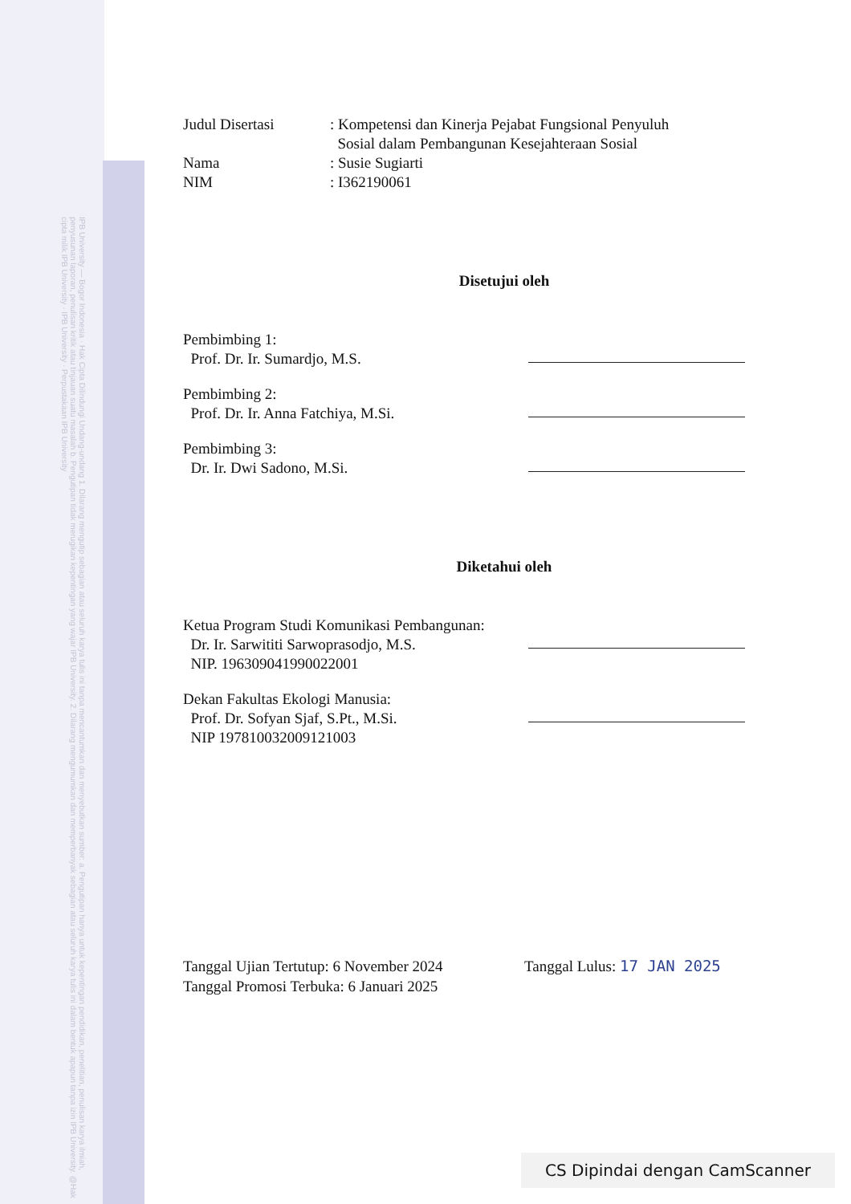IPB University — Bogor Indonesia · Hak Cipta Dilindungi Undang-undang 1. Dilarang mengutip sebagian atau seluruh karya tulis ini tanpa mencantumkan dan menyebutkan sumber: a. Pengutipan hanya untuk kepentingan pendidikan, penelitian, penulisan karya ilmiah, penyusunan laporan, penulisan kritik atau tinjauan suatu masalah b. Pengutipan tidak merugikan kepentingan yang wajar IPB University. 2. Dilarang mengumumkan dan memperbanyak sebagian atau seluruh karya tulis ini dalam bentuk apapun tanpa izin IPB University. @Hak cipta milik IPB University · IPB University · Perpustakaan IPB University
Judul Disertasi : Kompetensi dan Kinerja Pejabat Fungsional Penyuluh
Sosial dalam Pembangunan Kesejahteraan Sosial
Nama : Susie Sugiarti
NIM : I362190061
Disetujui oleh
Pembimbing 1:
Prof. Dr. Ir. Sumardjo, M.S.
Pembimbing 2:
Prof. Dr. Ir. Anna Fatchiya, M.Si.
Pembimbing 3:
Dr. Ir. Dwi Sadono, M.Si.
Diketahui oleh
Ketua Program Studi Komunikasi Pembangunan:
Dr. Ir. Sarwititi Sarwoprasodjo, M.S.
NIP. 196309041990022001
Dekan Fakultas Ekologi Manusia:
Prof. Dr. Sofyan Sjaf, S.Pt., M.Si.
NIP 197810032009121003
Tanggal Ujian Tertutup: 6 November 2024
Tanggal Promosi Terbuka: 6 Januari 2025
Tanggal Lulus: 17 JAN 2025
CS Dipindai dengan CamScanner